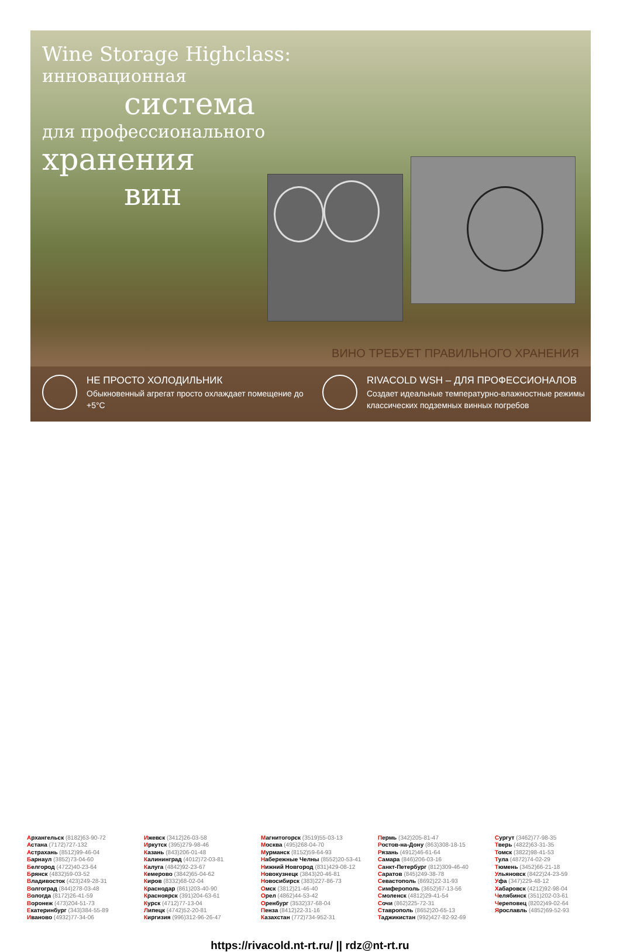Wine Storage Highclass:
инновационная
система
для профессионального
хранения
вин
ВИНО ТРЕБУЕТ ПРАВИЛЬНОГО ХРАНЕНИЯ
НЕ ПРОСТО ХОЛОДИЛЬНИК
Обыкновенный агрегат просто охлаждает помещение до +5°C
RIVACOLD WSH – ДЛЯ ПРОФЕССИОНАЛОВ
Создает идеальные температурно-влажностные режимы классических подземных винных погребов
| А рхангельск (8182)63-90-72 | И жевск (3412)26-03-58 | М агнитогорск (3519)55-03-13 | П ермь (342)205-81-47 | С ургут (3462)77-98-35 |
| А стана (7172)727-132 | И ркутск (395)279-98-46 | М осква (495)268-04-70 | Р остов-на-Дону (863)308-18-15 | Т верь (4822)63-31-35 |
| А страхань (8512)99-46-04 | К азань (843)206-01-48 | М урманск (8152)59-64-93 | Р язань (4912)46-61-64 | Т омск (3822)98-41-53 |
| Б арнаул (3852)73-04-60 | К алининград (4012)72-03-81 | Н абережные Челны (8552)20-53-41 | С амара (846)206-03-16 | Т ула (4872)74-02-29 |
| Б елгород (4722)40-23-64 | К алуга (4842)92-23-67 | Н ижний Новгород (831)429-08-12 | С анкт-Петербург (812)309-46-40 | Т юмень (3452)66-21-18 |
| Б рянск (4832)59-03-52 | К емерово (3842)65-04-62 | Н овокузнецк (3843)20-46-81 | С аратов (845)249-38-78 | У льяновск (8422)24-23-59 |
| В ладивосток (423)249-28-31 | К иров (8332)68-02-04 | Н овосибирск (383)227-86-73 | С евастополь (8692)22-31-93 | У фа (347)229-48-12 |
| В олгоград (844)278-03-48 | К раснодар (861)203-40-90 | О мск (3812)21-46-40 | С имферополь (3652)67-13-56 | Х абаровск (4212)92-98-04 |
| В ологда (8172)26-41-59 | К расноярск (391)204-63-61 | О рел (4862)44-53-42 | С моленск (4812)29-41-54 | Ч елябинск (351)202-03-61 |
| В оронеж (473)204-51-73 | К урск (4712)77-13-04 | О ренбург (3532)37-68-04 | С очи (862)225-72-31 | Ч ереповец (8202)49-02-64 |
| Е катеринбург (343)384-55-89 | Л ипецк (4742)52-20-81 | П енза (8412)22-31-16 | С таврополь (8652)20-65-13 | Я рославль (4852)69-52-93 |
| И ваново (4932)77-34-06 | К иргизия (996)312-96-26-47 | К азахстан (772)734-952-31 | Т аджикистан (992)427-82-92-69 | |
https://rivacold.nt-rt.ru/ || rdz@nt-rt.ru